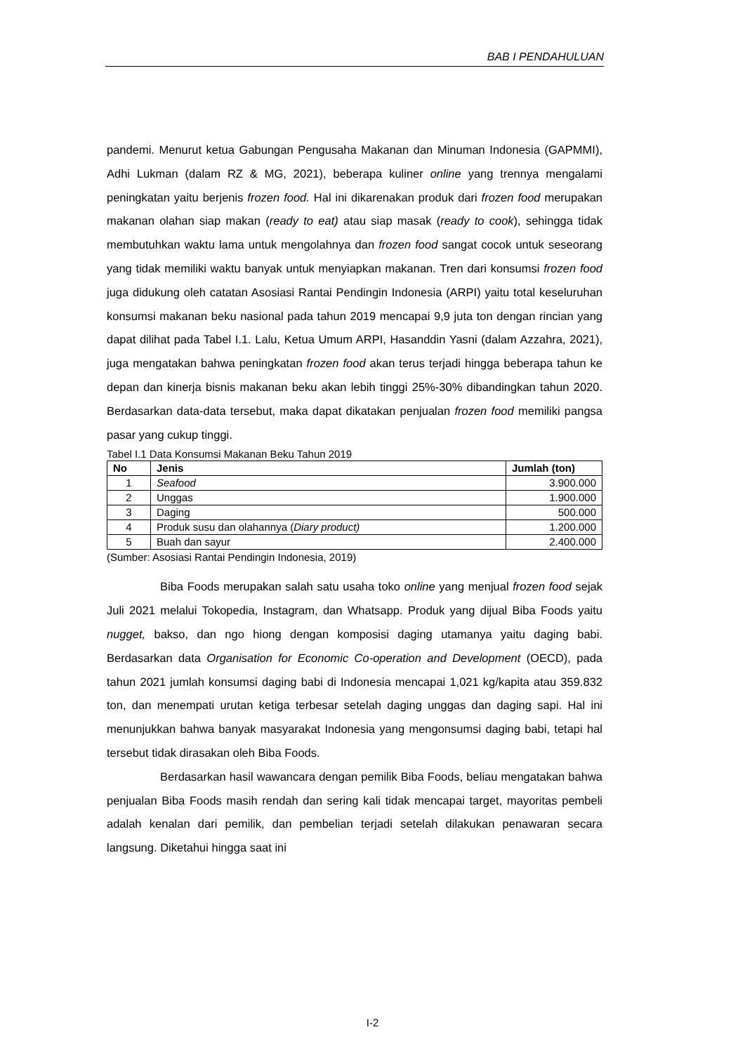BAB I PENDAHULUAN
pandemi. Menurut ketua Gabungan Pengusaha Makanan dan Minuman Indonesia (GAPMMI), Adhi Lukman (dalam RZ & MG, 2021), beberapa kuliner online yang trennya mengalami peningkatan yaitu berjenis frozen food. Hal ini dikarenakan produk dari frozen food merupakan makanan olahan siap makan (ready to eat) atau siap masak (ready to cook), sehingga tidak membutuhkan waktu lama untuk mengolahnya dan frozen food sangat cocok untuk seseorang yang tidak memiliki waktu banyak untuk menyiapkan makanan. Tren dari konsumsi frozen food juga didukung oleh catatan Asosiasi Rantai Pendingin Indonesia (ARPI) yaitu total keseluruhan konsumsi makanan beku nasional pada tahun 2019 mencapai 9,9 juta ton dengan rincian yang dapat dilihat pada Tabel I.1. Lalu, Ketua Umum ARPI, Hasanddin Yasni (dalam Azzahra, 2021), juga mengatakan bahwa peningkatan frozen food akan terus terjadi hingga beberapa tahun ke depan dan kinerja bisnis makanan beku akan lebih tinggi 25%-30% dibandingkan tahun 2020. Berdasarkan data-data tersebut, maka dapat dikatakan penjualan frozen food memiliki pangsa pasar yang cukup tinggi.
Tabel I.1 Data Konsumsi Makanan Beku Tahun 2019
| No | Jenis | Jumlah (ton) |
| --- | --- | --- |
| 1 | Seafood | 3.900.000 |
| 2 | Unggas | 1.900.000 |
| 3 | Daging | 500.000 |
| 4 | Produk susu dan olahannya ( Diary product) | 1.200.000 |
| 5 | Buah dan sayur | 2.400.000 |
(Sumber: Asosiasi Rantai Pendingin Indonesia, 2019)
Biba Foods merupakan salah satu usaha toko online yang menjual frozen food sejak Juli 2021 melalui Tokopedia, Instagram, dan Whatsapp. Produk yang dijual Biba Foods yaitu nugget, bakso, dan ngo hiong dengan komposisi daging utamanya yaitu daging babi. Berdasarkan data Organisation for Economic Co-operation and Development (OECD), pada tahun 2021 jumlah konsumsi daging babi di Indonesia mencapai 1,021 kg/kapita atau 359.832 ton, dan menempati urutan ketiga terbesar setelah daging unggas dan daging sapi. Hal ini menunjukkan bahwa banyak masyarakat Indonesia yang mengonsumsi daging babi, tetapi hal tersebut tidak dirasakan oleh Biba Foods.
Berdasarkan hasil wawancara dengan pemilik Biba Foods, beliau mengatakan bahwa penjualan Biba Foods masih rendah dan sering kali tidak mencapai target, mayoritas pembeli adalah kenalan dari pemilik, dan pembelian terjadi setelah dilakukan penawaran secara langsung. Diketahui hingga saat ini
I-2